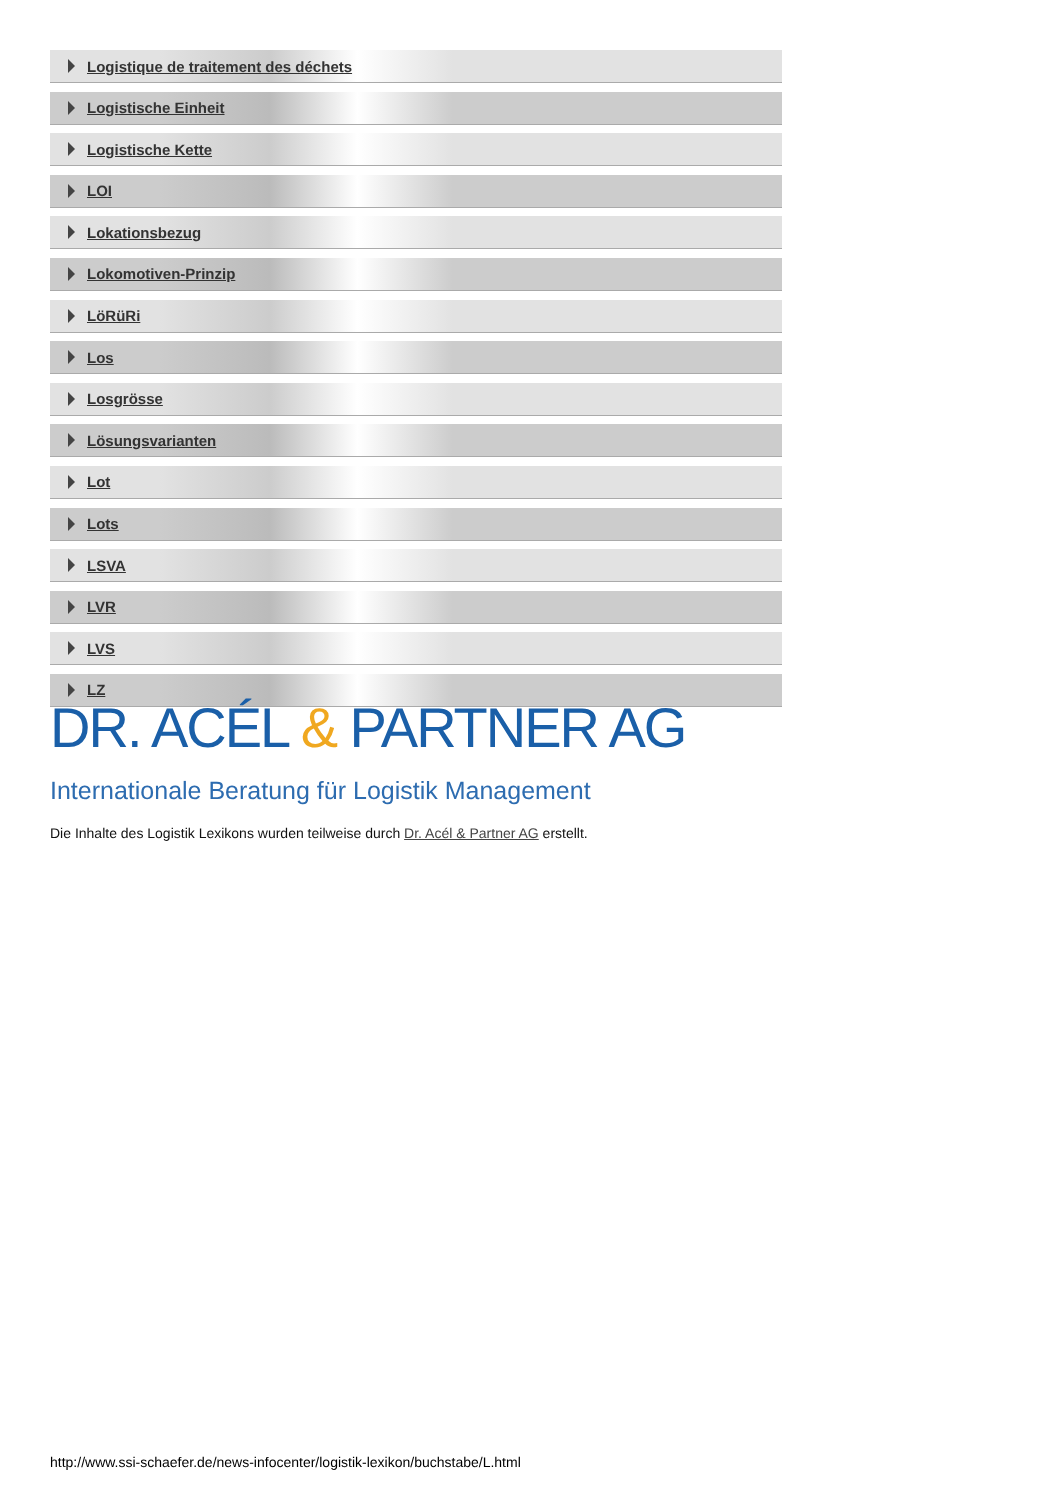Logistique de traitement des déchets
Logistische Einheit
Logistische Kette
LOI
Lokationsbezug
Lokomotiven-Prinzip
LöRüRi
Los
Losgrösse
Lösungsvarianten
Lot
Lots
LSVA
LVR
LVS
LZ
DR. ACÉL & PARTNER AG
Internationale Beratung für Logistik Management
Die Inhalte des Logistik Lexikons wurden teilweise durch Dr. Acél & Partner AG erstellt.
http://www.ssi-schaefer.de/news-infocenter/logistik-lexikon/buchstabe/L.html